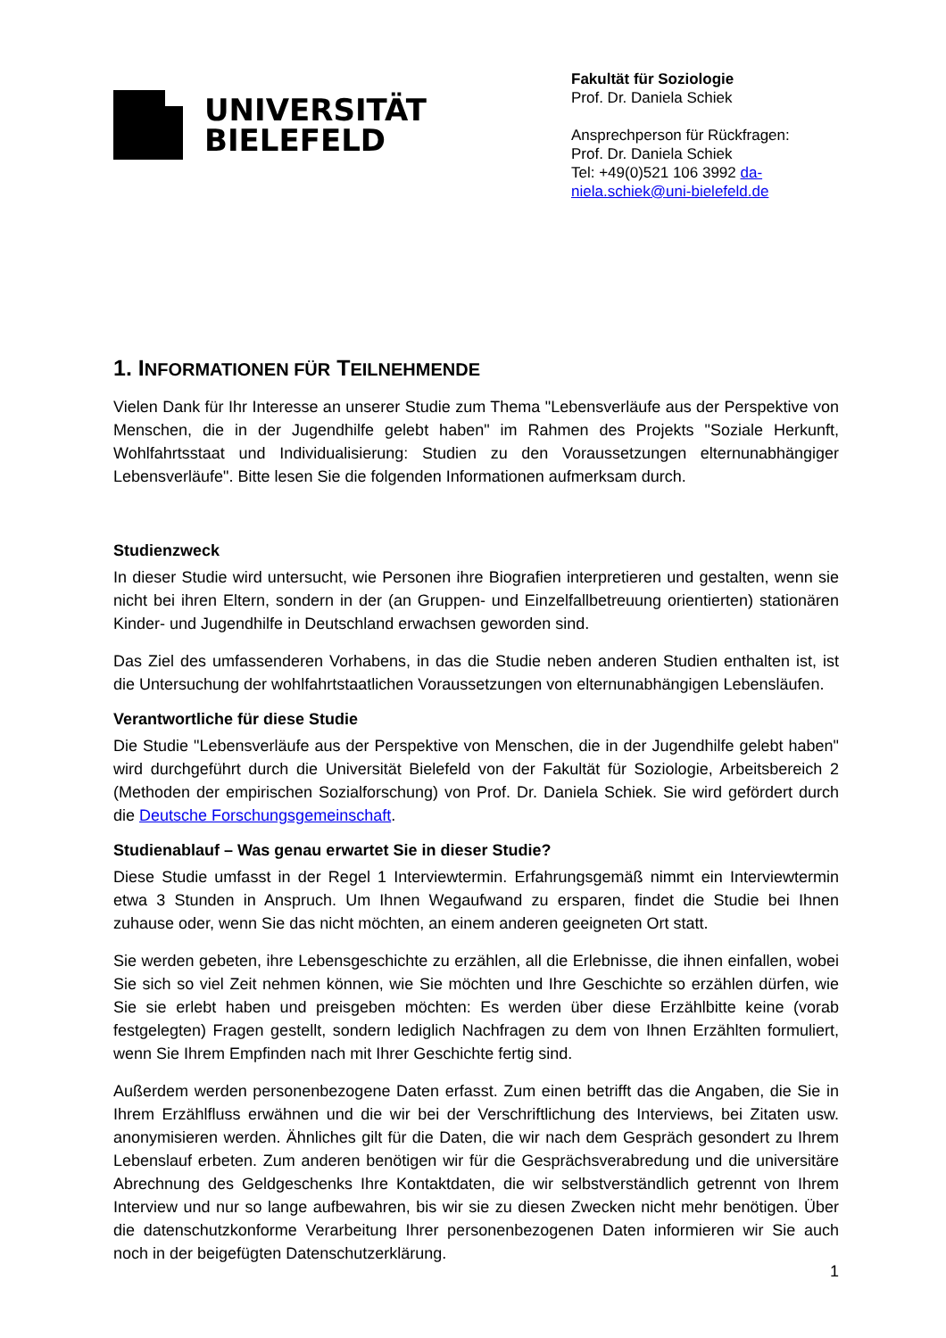UNIVERSITÄT
BIELEFELD
Fakultät für Soziologie
Prof. Dr. Daniela Schiek
Ansprechperson für Rückfragen:
Prof. Dr. Daniela Schiek
Tel: +49(0)521 106 3992 da-
niela.schiek@uni-bielefeld.de
1. INFORMATIONEN FÜR TEILNEHMENDE
Vielen Dank für Ihr Interesse an unserer Studie zum Thema "Lebensverläufe aus der Perspektive von Menschen, die in der Jugendhilfe gelebt haben" im Rahmen des Projekts "Soziale Herkunft, Wohlfahrtsstaat und Individualisierung: Studien zu den Voraussetzungen elternunabhängiger Lebensverläufe". Bitte lesen Sie die folgenden Informationen aufmerksam durch.
Studienzweck
In dieser Studie wird untersucht, wie Personen ihre Biografien interpretieren und gestalten, wenn sie nicht bei ihren Eltern, sondern in der (an Gruppen- und Einzelfallbetreuung orientierten) stationären Kinder- und Jugendhilfe in Deutschland erwachsen geworden sind.
Das Ziel des umfassenderen Vorhabens, in das die Studie neben anderen Studien enthalten ist, ist die Untersuchung der wohlfahrtstaatlichen Voraussetzungen von elternunabhängigen Lebensläufen.
Verantwortliche für diese Studie
Die Studie "Lebensverläufe aus der Perspektive von Menschen, die in der Jugendhilfe gelebt haben" wird durchgeführt durch die Universität Bielefeld von der Fakultät für Soziologie, Arbeitsbereich 2 (Methoden der empirischen Sozialforschung) von Prof. Dr. Daniela Schiek. Sie wird gefördert durch die Deutsche Forschungsgemeinschaft.
Studienablauf – Was genau erwartet Sie in dieser Studie?
Diese Studie umfasst in der Regel 1 Interviewtermin. Erfahrungsgemäß nimmt ein Interviewtermin etwa 3 Stunden in Anspruch. Um Ihnen Wegaufwand zu ersparen, findet die Studie bei Ihnen zuhause oder, wenn Sie das nicht möchten, an einem anderen geeigneten Ort statt.
Sie werden gebeten, ihre Lebensgeschichte zu erzählen, all die Erlebnisse, die ihnen einfallen, wobei Sie sich so viel Zeit nehmen können, wie Sie möchten und Ihre Geschichte so erzählen dürfen, wie Sie sie erlebt haben und preisgeben möchten: Es werden über diese Erzählbitte keine (vorab festgelegten) Fragen gestellt, sondern lediglich Nachfragen zu dem von Ihnen Erzählten formuliert, wenn Sie Ihrem Empfinden nach mit Ihrer Geschichte fertig sind.
Außerdem werden personenbezogene Daten erfasst. Zum einen betrifft das die Angaben, die Sie in Ihrem Erzählfluss erwähnen und die wir bei der Verschriftlichung des Interviews, bei Zitaten usw. anonymisieren werden. Ähnliches gilt für die Daten, die wir nach dem Gespräch gesondert zu Ihrem Lebenslauf erbeten. Zum anderen benötigen wir für die Gesprächsverabredung und die universitäre Abrechnung des Geldgeschenks Ihre Kontaktdaten, die wir selbstverständlich getrennt von Ihrem Interview und nur so lange aufbewahren, bis wir sie zu diesen Zwecken nicht mehr benötigen. Über die datenschutzkonforme Verarbeitung Ihrer personenbezogenen Daten informieren wir Sie auch noch in der beigefügten Datenschutzerklärung.
1